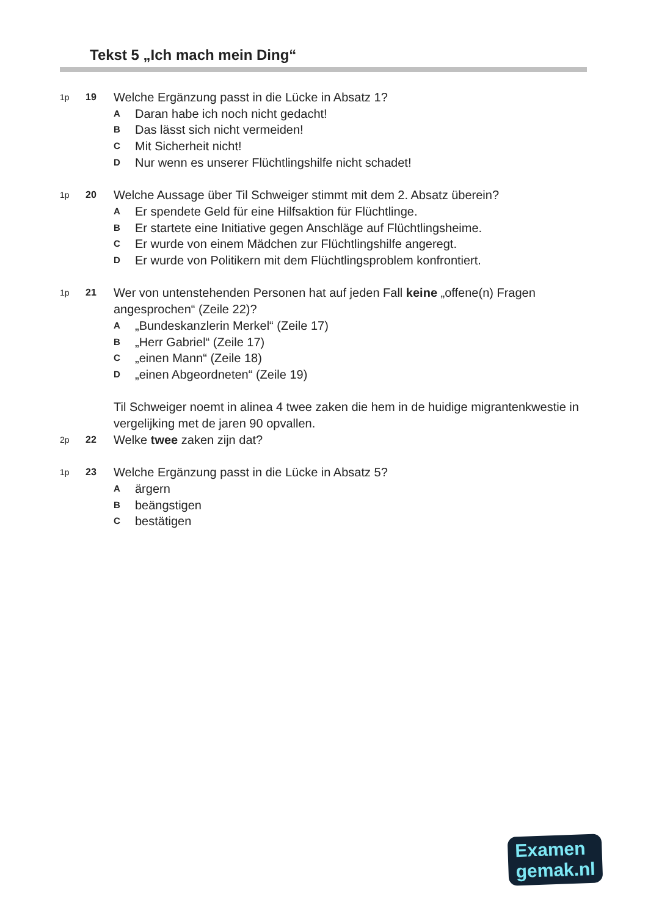Tekst 5 „Ich mach mein Ding“
1p 19
Welche Ergänzung passt in die Lücke in Absatz 1?
A Daran habe ich noch nicht gedacht!
B Das lässt sich nicht vermeiden!
C Mit Sicherheit nicht!
D Nur wenn es unserer Flüchtlingshilfe nicht schadet!
1p 20
Welche Aussage über Til Schweiger stimmt mit dem 2. Absatz überein?
A Er spendete Geld für eine Hilfsaktion für Flüchtlinge.
B Er startete eine Initiative gegen Anschläge auf Flüchtlingsheime.
C Er wurde von einem Mädchen zur Flüchtlingshilfe angeregt.
D Er wurde von Politikern mit dem Flüchtlingsproblem konfrontiert.
1p 21
Wer von untenstehenden Personen hat auf jeden Fall keine „offene(n) Fragen angesprochen“ (Zeile 22)?
A „Bundeskanzlerin Merkel“ (Zeile 17)
B „Herr Gabriel“ (Zeile 17)
C „einen Mann“ (Zeile 18)
D „einen Abgeordneten“ (Zeile 19)
Til Schweiger noemt in alinea 4 twee zaken die hem in de huidige migrantenkwestie in vergelijking met de jaren 90 opvallen.
2p 22
Welke twee zaken zijn dat?
1p 23
Welche Ergänzung passt in die Lücke in Absatz 5?
Aärgern
Bbeängstigen
Cbestätigen
Examen
gemak.nl